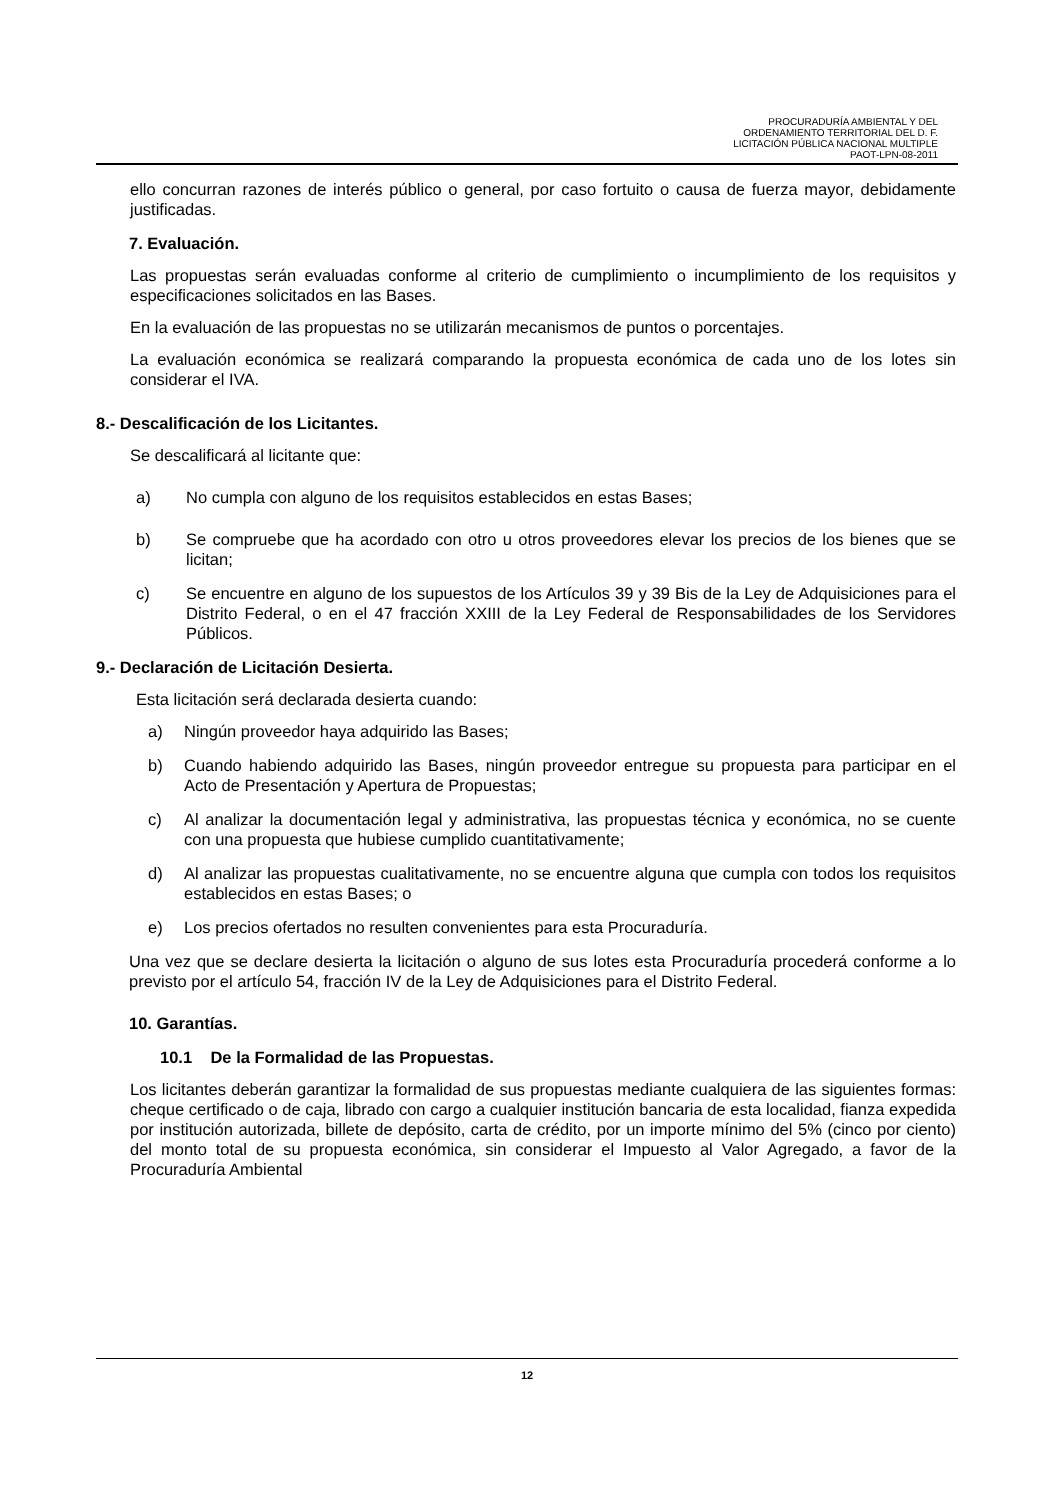PROCURADURÍA AMBIENTAL Y DEL
ORDENAMIENTO TERRITORIAL DEL D. F.
LICITACIÓN PÚBLICA NACIONAL MULTIPLE
PAOT-LPN-08-2011
ello concurran razones de interés público o general, por caso fortuito o causa de fuerza mayor, debidamente justificadas.
7. Evaluación.
Las propuestas serán evaluadas conforme al criterio de cumplimiento o incumplimiento de los requisitos y especificaciones solicitados en las Bases.
En la evaluación de las propuestas no se utilizarán mecanismos de puntos o porcentajes.
La evaluación económica se realizará comparando la propuesta económica de cada uno de los lotes sin considerar el IVA.
8.- Descalificación de los Licitantes.
Se descalificará al licitante que:
a) No cumpla con alguno de los requisitos establecidos en estas Bases;
b) Se compruebe que ha acordado con otro u otros proveedores elevar los precios de los bienes que se licitan;
c) Se encuentre en alguno de los supuestos de los Artículos 39 y 39 Bis de la Ley de Adquisiciones para el Distrito Federal, o en el 47 fracción XXIII de la Ley Federal de Responsabilidades de los Servidores Públicos.
9.- Declaración de Licitación Desierta.
Esta licitación será declarada desierta cuando:
a) Ningún proveedor haya adquirido las Bases;
b) Cuando habiendo adquirido las Bases, ningún proveedor entregue su propuesta para participar en el Acto de Presentación y Apertura de Propuestas;
c) Al analizar la documentación legal y administrativa, las propuestas técnica y económica, no se cuente con una propuesta que hubiese cumplido cuantitativamente;
d) Al analizar las propuestas cualitativamente, no se encuentre alguna que cumpla con todos los requisitos establecidos en estas Bases; o
e) Los precios ofertados no resulten convenientes para esta Procuraduría.
Una vez que se declare desierta la licitación o alguno de sus lotes esta Procuraduría procederá conforme a lo previsto por el artículo 54, fracción IV de la Ley de Adquisiciones para el Distrito Federal.
10. Garantías.
10.1 De la Formalidad de las Propuestas.
Los licitantes deberán garantizar la formalidad de sus propuestas mediante cualquiera de las siguientes formas: cheque certificado o de caja, librado con cargo a cualquier institución bancaria de esta localidad, fianza expedida por institución autorizada, billete de depósito, carta de crédito, por un importe mínimo del 5% (cinco por ciento) del monto total de su propuesta económica, sin considerar el Impuesto al Valor Agregado, a favor de la Procuraduría Ambiental
12